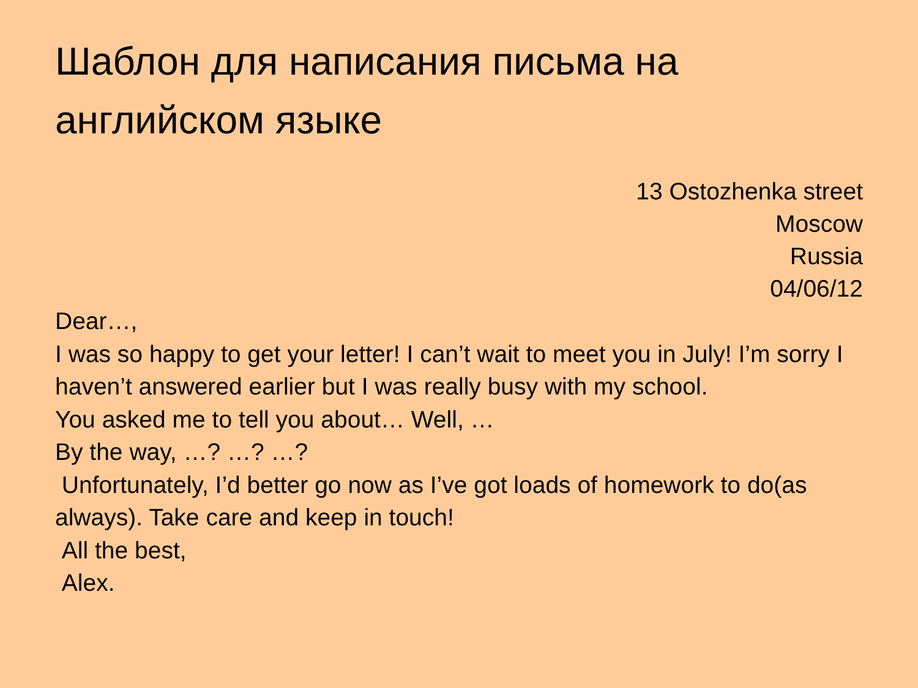Шаблон для написания письма на английском языке
13 Ostozhenka street
Moscow
Russia
04/06/12
Dear…,
I was so happy to get your letter! I can’t wait to meet you in July! I’m sorry I haven’t answered earlier but I was really busy with my school.
You asked me to tell you about… Well, …
By the way, …? …? …?
Unfortunately, I’d better go now as I’ve got loads of homework to do(as always). Take care and keep in touch!
All the best,
Alex.